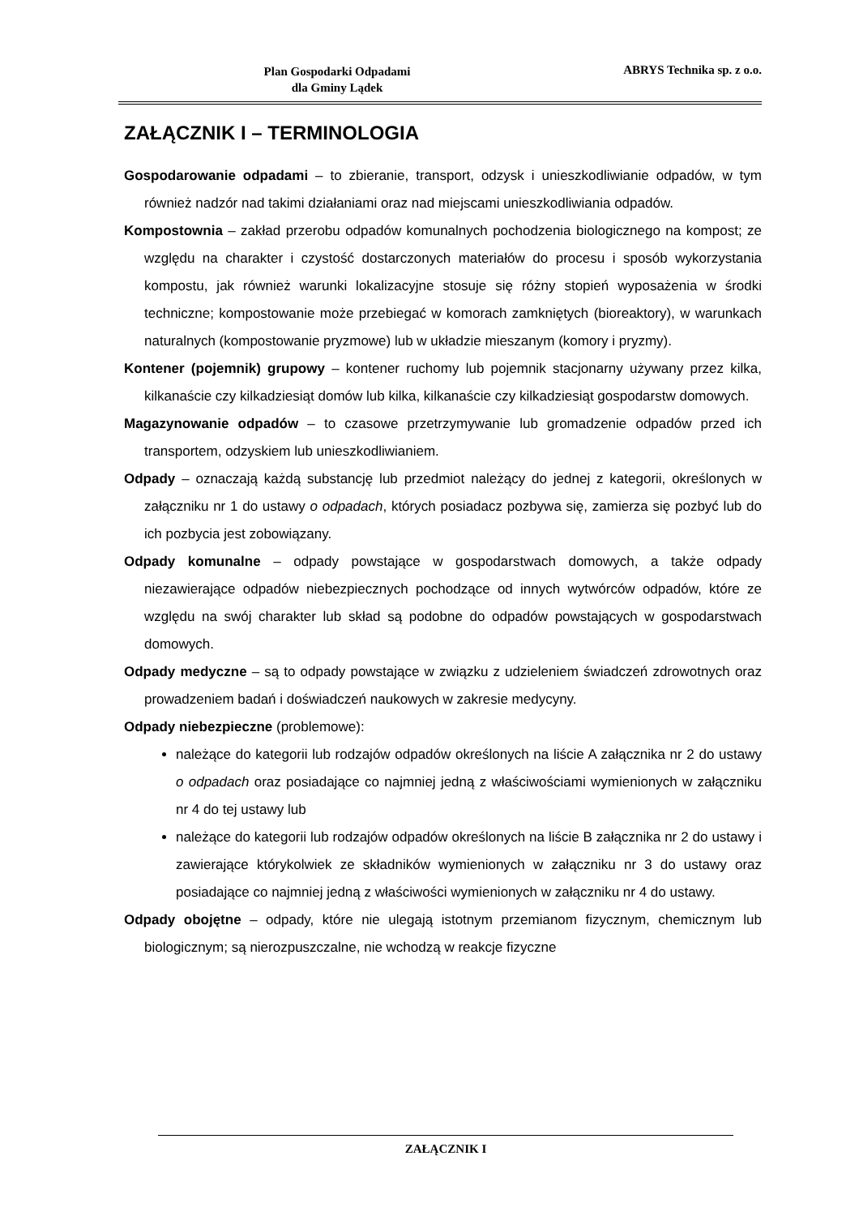Plan Gospodarki Odpadami
dla Gminy Lądek
ABRYS Technika sp. z o.o.
ZAŁĄCZNIK I – TERMINOLOGIA
Gospodarowanie odpadami – to zbieranie, transport, odzysk i unieszkodliwianie odpadów, w tym również nadzór nad takimi działaniami oraz nad miejscami unieszkodliwiania odpadów.
Kompostownia – zakład przerobu odpadów komunalnych pochodzenia biologicznego na kompost; ze względu na charakter i czystość dostarczonych materiałów do procesu i sposób wykorzystania kompostu, jak również warunki lokalizacyjne stosuje się różny stopień wyposażenia w środki techniczne; kompostowanie może przebiegać w komorach zamkniętych (bioreaktory), w warunkach naturalnych (kompostowanie pryzmowe) lub w układzie mieszanym (komory i pryzmy).
Kontener (pojemnik) grupowy – kontener ruchomy lub pojemnik stacjonarny używany przez kilka, kilkanaście czy kilkadziesiąt domów lub kilka, kilkanaście czy kilkadziesiąt gospodarstw domowych.
Magazynowanie odpadów – to czasowe przetrzymywanie lub gromadzenie odpadów przed ich transportem, odzyskiem lub unieszkodliwianiem.
Odpady – oznaczają każdą substancję lub przedmiot należący do jednej z kategorii, określonych w załączniku nr 1 do ustawy o odpadach, których posiadacz pozbywa się, zamierza się pozbyć lub do ich pozbycia jest zobowiązany.
Odpady komunalne – odpady powstające w gospodarstwach domowych, a także odpady niezawierające odpadów niebezpiecznych pochodzące od innych wytwórców odpadów, które ze względu na swój charakter lub skład są podobne do odpadów powstających w gospodarstwach domowych.
Odpady medyczne – są to odpady powstające w związku z udzieleniem świadczeń zdrowotnych oraz prowadzeniem badań i doświadczeń naukowych w zakresie medycyny.
Odpady niebezpieczne (problemowe):
należące do kategorii lub rodzajów odpadów określonych na liście A załącznika nr 2 do ustawy o odpadach oraz posiadające co najmniej jedną z właściwościami wymienionych w załączniku nr 4 do tej ustawy lub
należące do kategorii lub rodzajów odpadów określonych na liście B załącznika nr 2 do ustawy i zawierające którykolwiek ze składników wymienionych w załączniku nr 3 do ustawy oraz posiadające co najmniej jedną z właściwości wymienionych w załączniku nr 4 do ustawy.
Odpady obojętne – odpady, które nie ulegają istotnym przemianom fizycznym, chemicznym lub biologicznym; są nierozpuszczalne, nie wchodzą w reakcje fizyczne
ZAŁĄCZNIK I